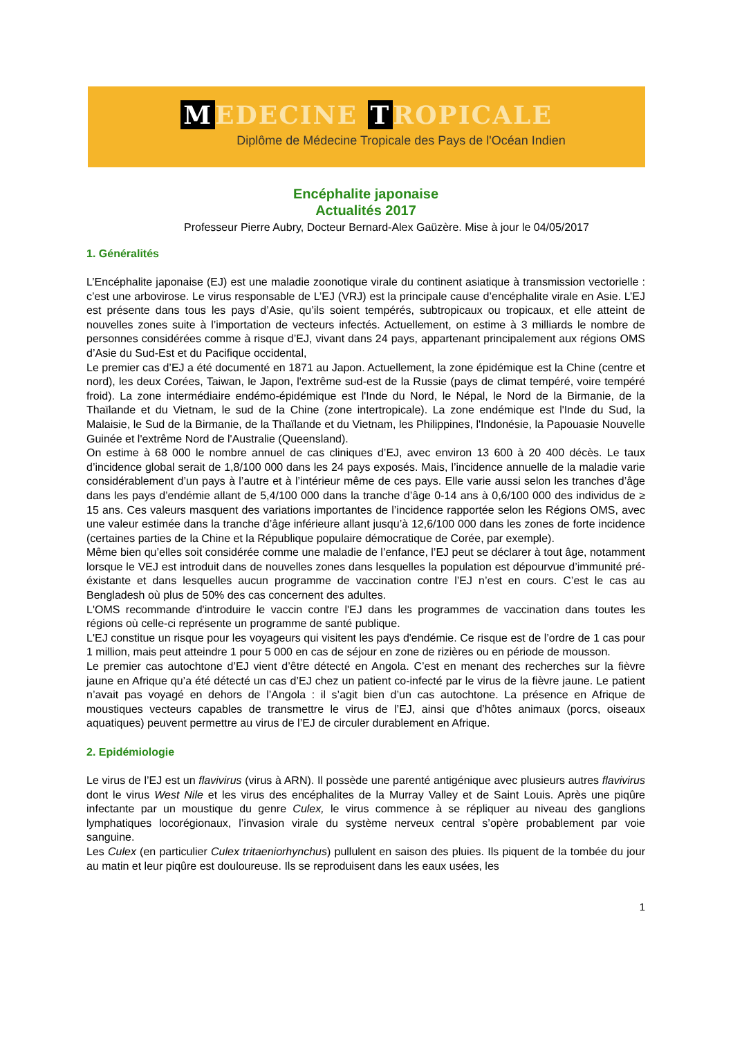M EDECINE T ROPICALE
Diplôme de Médecine Tropicale des Pays de l'Océan Indien
Encéphalite japonaise
Actualités 2017
Professeur Pierre Aubry, Docteur Bernard-Alex Gaüzère. Mise à jour le 04/05/2017
1. Généralités
L’Encéphalite japonaise (EJ) est une maladie zoonotique virale du continent asiatique à transmission vectorielle : c’est une arbovirose. Le virus responsable de L’EJ (VRJ) est la principale cause d’encéphalite virale en Asie. L’EJ est présente dans tous les pays d’Asie, qu’ils soient tempérés, subtropicaux ou tropicaux, et elle atteint de nouvelles zones suite à l’importation de vecteurs infectés. Actuellement, on estime à 3 milliards le nombre de personnes considérées comme à risque d’EJ, vivant dans 24 pays, appartenant principalement aux régions OMS d’Asie du Sud-Est et du Pacifique occidental,
Le premier cas d’EJ a été documenté en 1871 au Japon. Actuellement, la zone épidémique est la Chine (centre et nord), les deux Corées, Taiwan, le Japon, l'extrême sud-est de la Russie (pays de climat tempéré, voire tempéré froid). La zone intermédiaire endémo-épidémique est l'Inde du Nord, le Népal, le Nord de la Birmanie, de la Thaïlande et du Vietnam, le sud de la Chine (zone intertropicale). La zone endémique est l'Inde du Sud, la Malaisie, le Sud de la Birmanie, de la Thaïlande et du Vietnam, les Philippines, l'Indonésie, la Papouasie Nouvelle Guinée et l'extrême Nord de l'Australie (Queensland).
On estime à 68 000 le nombre annuel de cas cliniques d’EJ, avec environ 13 600 à 20 400 décès. Le taux d’incidence global serait de 1,8/100 000 dans les 24 pays exposés. Mais, l’incidence annuelle de la maladie varie considérablement d’un pays à l’autre et à l’intérieur même de ces pays. Elle varie aussi selon les tranches d’âge dans les pays d’endémie allant de 5,4/100 000 dans la tranche d’âge 0-14 ans à 0,6/100 000 des individus de ≥ 15 ans. Ces valeurs masquent des variations importantes de l’incidence rapportée selon les Régions OMS, avec une valeur estimée dans la tranche d’âge inférieure allant jusqu’à 12,6/100 000 dans les zones de forte incidence (certaines parties de la Chine et la République populaire démocratique de Corée, par exemple).
Même bien qu’elles soit considérée comme une maladie de l’enfance, l’EJ peut se déclarer à tout âge, notamment lorsque le VEJ est introduit dans de nouvelles zones dans lesquelles la population est dépourvue d’immunité pré-éxistante et dans lesquelles aucun programme de vaccination contre l’EJ n’est en cours. C’est le cas au Bengladesh où plus de 50% des cas concernent des adultes.
L'OMS recommande d'introduire le vaccin contre l'EJ dans les programmes de vaccination dans toutes les régions où celle-ci représente un programme de santé publique.
L'EJ constitue un risque pour les voyageurs qui visitent les pays d'endémie. Ce risque est de l’ordre de 1 cas pour 1 million, mais peut atteindre 1 pour 5 000 en cas de séjour en zone de rizières ou en période de mousson.
Le premier cas autochtone d’EJ vient d’être détecté en Angola. C’est en menant des recherches sur la fièvre jaune en Afrique qu’a été détecté un cas d’EJ chez un patient co-infecté par le virus de la fièvre jaune. Le patient n’avait pas voyagé en dehors de l’Angola : il s’agit bien d’un cas autochtone. La présence en Afrique de moustiques vecteurs capables de transmettre le virus de l’EJ, ainsi que d’hôtes animaux (porcs, oiseaux aquatiques) peuvent permettre au virus de l’EJ de circuler durablement en Afrique.
2. Epidémiologie
Le virus de l’EJ est un flavivirus (virus à ARN). Il possède une parenté antigénique avec plusieurs autres flavivirus dont le virus West Nile et les virus des encéphalites de la Murray Valley et de Saint Louis. Après une piqûre infectante par un moustique du genre Culex, le virus commence à se répliquer au niveau des ganglions lymphatiques locorégionaux, l’invasion virale du système nerveux central s’opère probablement par voie sanguine.
Les Culex (en particulier Culex tritaeniorhynchus) pullulent en saison des pluies. Ils piquent de la tombée du jour au matin et leur piqûre est douloureuse. Ils se reproduisent dans les eaux usées, les
1